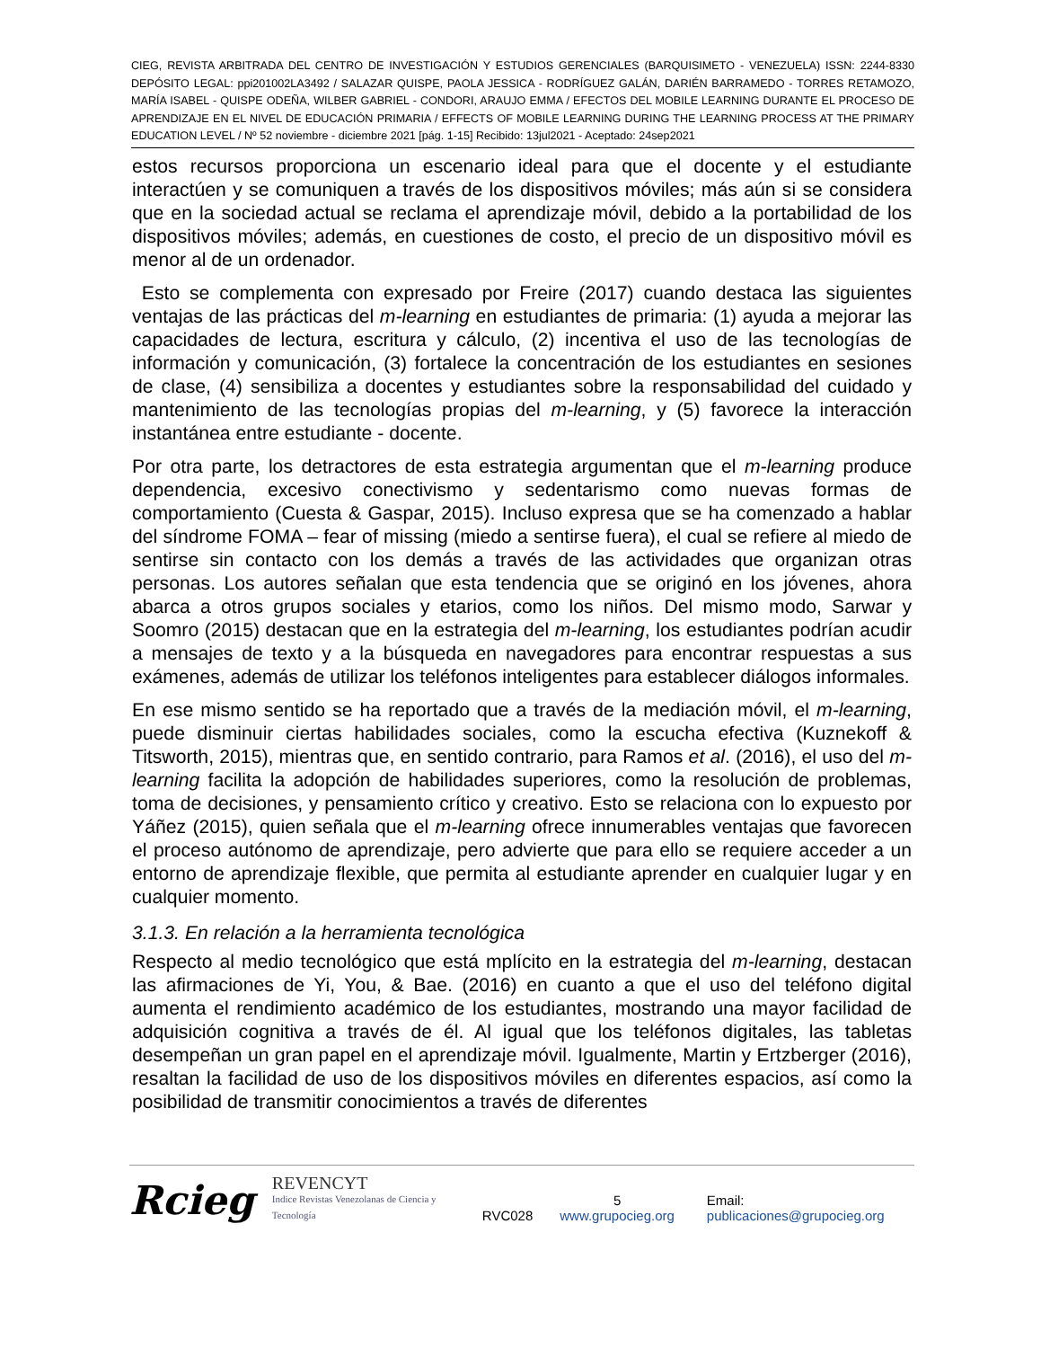CIEG, REVISTA ARBITRADA DEL CENTRO DE INVESTIGACIÓN Y ESTUDIOS GERENCIALES (BARQUISIMETO - VENEZUELA) ISSN: 2244-8330 DEPÓSITO LEGAL: ppi201002LA3492 / SALAZAR QUISPE, PAOLA JESSICA - RODRÍGUEZ GALÁN, DARIÉN BARRAMEDO - TORRES RETAMOZO, MARÍA ISABEL - QUISPE ODEÑA, WILBER GABRIEL - CONDORI, ARAUJO EMMA / EFECTOS DEL MOBILE LEARNING DURANTE EL PROCESO DE APRENDIZAJE EN EL NIVEL DE EDUCACIÓN PRIMARIA / EFFECTS OF MOBILE LEARNING DURING THE LEARNING PROCESS AT THE PRIMARY EDUCATION LEVEL / Nº 52 noviembre - diciembre 2021 [pág. 1-15] Recibido: 13jul2021 - Aceptado: 24sep2021
estos recursos proporciona un escenario ideal para que el docente y el estudiante interactúen y se comuniquen a través de los dispositivos móviles; más aún si se considera que en la sociedad actual se reclama el aprendizaje móvil, debido a la portabilidad de los dispositivos móviles; además, en cuestiones de costo, el precio de un dispositivo móvil es menor al de un ordenador.
Esto se complementa con expresado por Freire (2017) cuando destaca las siguientes ventajas de las prácticas del m-learning en estudiantes de primaria: (1) ayuda a mejorar las capacidades de lectura, escritura y cálculo, (2) incentiva el uso de las tecnologías de información y comunicación, (3) fortalece la concentración de los estudiantes en sesiones de clase, (4) sensibiliza a docentes y estudiantes sobre la responsabilidad del cuidado y mantenimiento de las tecnologías propias del m-learning, y (5) favorece la interacción instantánea entre estudiante - docente.
Por otra parte, los detractores de esta estrategia argumentan que el m-learning produce dependencia, excesivo conectivismo y sedentarismo como nuevas formas de comportamiento (Cuesta & Gaspar, 2015). Incluso expresa que se ha comenzado a hablar del síndrome FOMA – fear of missing (miedo a sentirse fuera), el cual se refiere al miedo de sentirse sin contacto con los demás a través de las actividades que organizan otras personas. Los autores señalan que esta tendencia que se originó en los jóvenes, ahora abarca a otros grupos sociales y etarios, como los niños. Del mismo modo, Sarwar y Soomro (2015) destacan que en la estrategia del m-learning, los estudiantes podrían acudir a mensajes de texto y a la búsqueda en navegadores para encontrar respuestas a sus exámenes, además de utilizar los teléfonos inteligentes para establecer diálogos informales.
En ese mismo sentido se ha reportado que a través de la mediación móvil, el m-learning, puede disminuir ciertas habilidades sociales, como la escucha efectiva (Kuznekoff & Titsworth, 2015), mientras que, en sentido contrario, para Ramos et al. (2016), el uso del m-learning facilita la adopción de habilidades superiores, como la resolución de problemas, toma de decisiones, y pensamiento crítico y creativo. Esto se relaciona con lo expuesto por Yáñez (2015), quien señala que el m-learning ofrece innumerables ventajas que favorecen el proceso autónomo de aprendizaje, pero advierte que para ello se requiere acceder a un entorno de aprendizaje flexible, que permita al estudiante aprender en cualquier lugar y en cualquier momento.
3.1.3. En relación a la herramienta tecnológica
Respecto al medio tecnológico que está mplícito en la estrategia del m-learning, destacan las afirmaciones de Yi, You, & Bae. (2016) en cuanto a que el uso del teléfono digital aumenta el rendimiento académico de los estudiantes, mostrando una mayor facilidad de adquisición cognitiva a través de él. Al igual que los teléfonos digitales, las tabletas desempeñan un gran papel en el aprendizaje móvil. Igualmente, Martin y Ertzberger (2016), resaltan la facilidad de uso de los dispositivos móviles en diferentes espacios, así como la posibilidad de transmitir conocimientos a través de diferentes
Rcieg REVENCYT
Indice Revistas Venezolanas de Ciencia y Tecnología RVC028 5
www.grupocieg.org Email: publicaciones@grupocieg.org